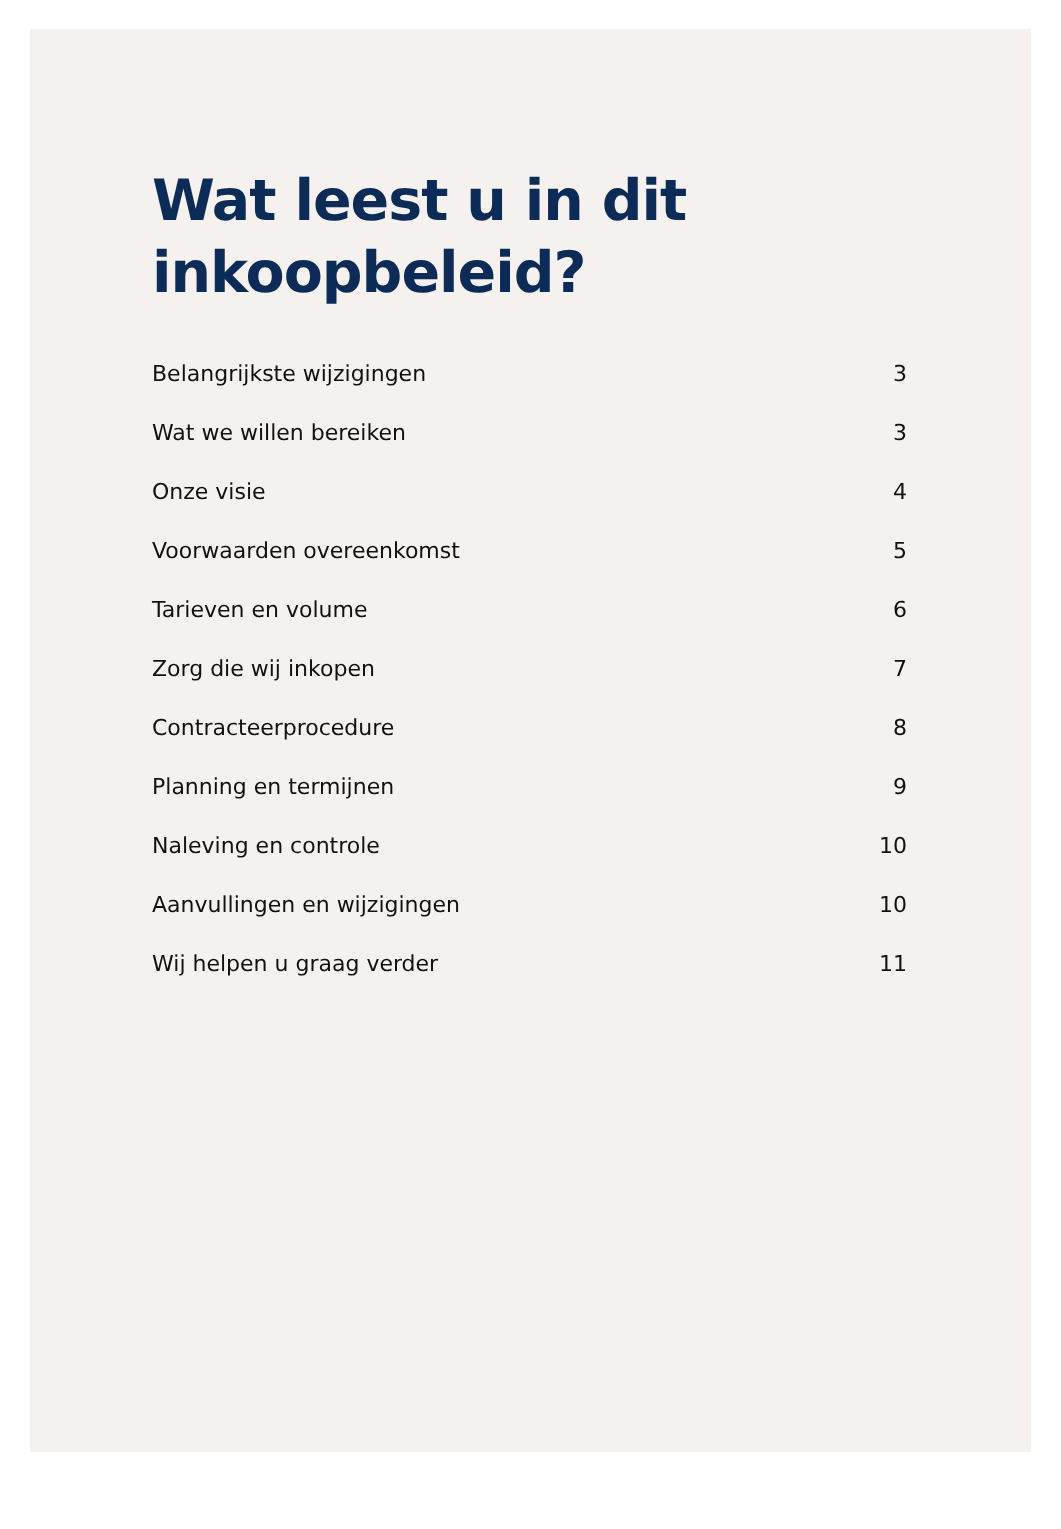Wat leest u in dit inkoopbeleid?
Belangrijkste wijzigingen 3
Wat we willen bereiken 3
Onze visie 4
Voorwaarden overeenkomst 5
Tarieven en volume 6
Zorg die wij inkopen 7
Contracteerprocedure 8
Planning en termijnen 9
Naleving en controle 10
Aanvullingen en wijzigingen 10
Wij helpen u graag verder 11